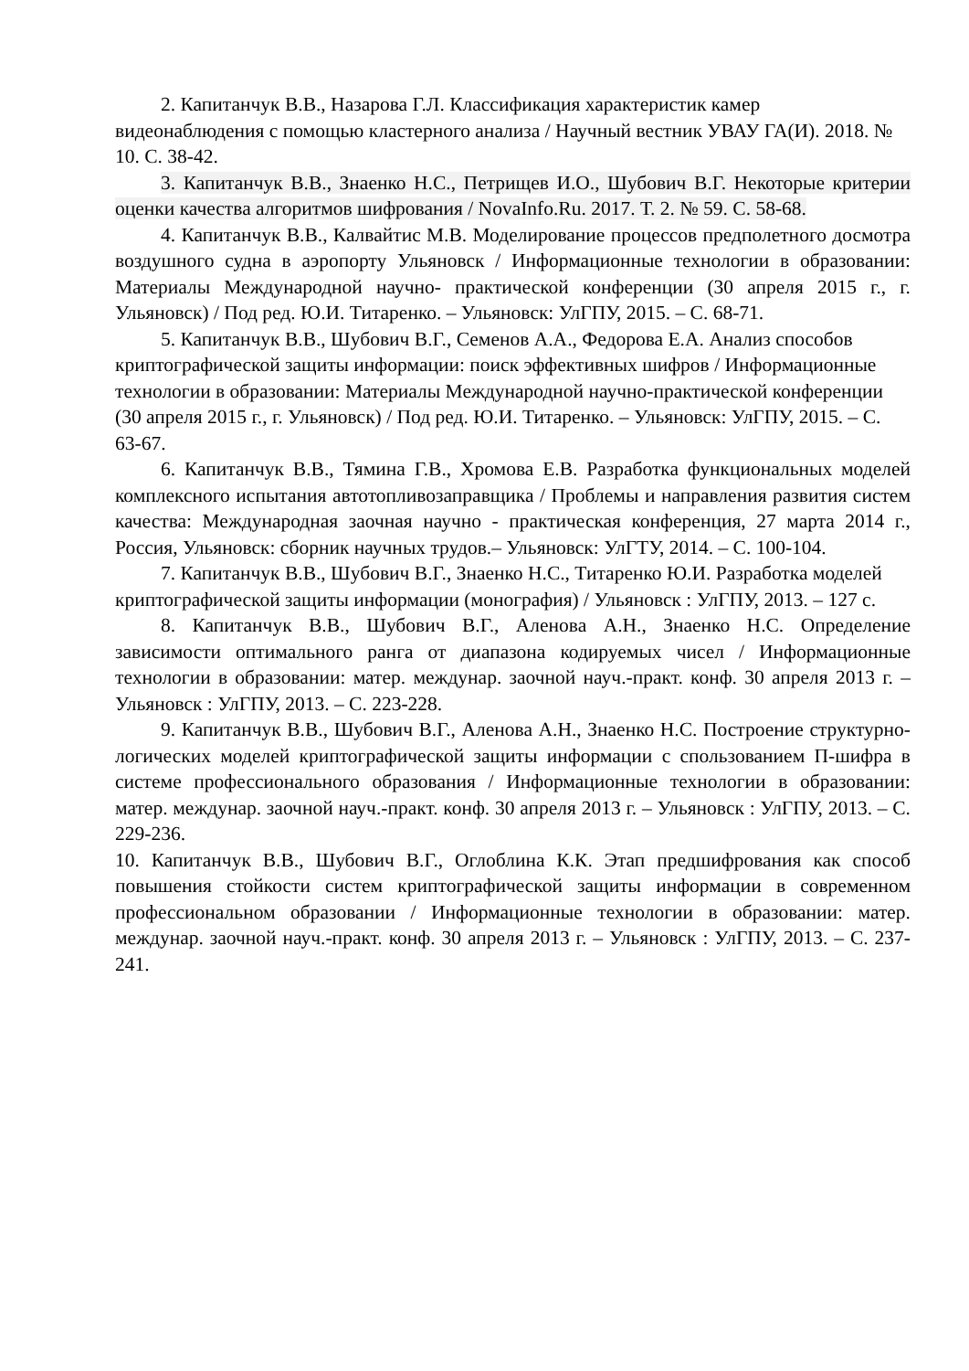2. Капитанчук В.В., Назарова Г.Л. Классификация характеристик камер видеонаблюдения с помощью кластерного анализа / Научный вестник УВАУ ГА(И). 2018. № 10. С. 38-42.
3. Капитанчук В.В., Знаенко Н.С., Петрищев И.О., Шубович В.Г. Некоторые критерии оценки качества алгоритмов шифрования / NovaInfo.Ru. 2017. Т. 2. № 59. С. 58-68.
4. Капитанчук В.В., Калвайтис М.В. Моделирование процессов предполетного досмотра воздушного судна в аэропорту Ульяновск / Информационные технологии в образовании: Материалы Международной научно- практической конференции (30 апреля 2015 г., г. Ульяновск) / Под ред. Ю.И. Титаренко. – Ульяновск: УлГПУ, 2015. – С. 68-71.
5. Капитанчук В.В., Шубович В.Г., Семенов А.А., Федорова Е.А. Анализ способов криптографической защиты информации: поиск эффективных шифров / Информационные технологии в образовании: Материалы Международной научно-практической конференции (30 апреля 2015 г., г. Ульяновск) / Под ред. Ю.И. Титаренко. – Ульяновск: УлГПУ, 2015. – С. 63-67.
6. Капитанчук В.В., Тямина Г.В., Хромова Е.В. Разработка функциональных моделей комплексного испытания автотопливозаправщика / Проблемы и направления развития систем качества: Международная заочная научно - практическая конференция, 27 марта 2014 г., Россия, Ульяновск: сборник научных трудов.– Ульяновск: УлГТУ, 2014. – С. 100-104.
7. Капитанчук В.В., Шубович В.Г., Знаенко Н.С., Титаренко Ю.И. Разработка моделей криптографической защиты информации (монография) / Ульяновск : УлГПУ, 2013. – 127 с.
8. Капитанчук В.В., Шубович В.Г., Аленова А.Н., Знаенко Н.С. Определение зависимости оптимального ранга от диапазона кодируемых чисел / Информационные технологии в образовании: матер. междунар. заочной науч.-практ. конф. 30 апреля 2013 г. – Ульяновск : УлГПУ, 2013. – С. 223-228.
9. Капитанчук В.В., Шубович В.Г., Аленова А.Н., Знаенко Н.С. Построение структурно-логических моделей криптографической защиты информации с спользованием П-шифра в системе профессионального образования / Информационные технологии в образовании: матер. междунар. заочной науч.-практ. конф. 30 апреля 2013 г. – Ульяновск : УлГПУ, 2013. – С. 229-236.
10. Капитанчук В.В., Шубович В.Г., Оглоблина К.К. Этап предшифрования как способ повышения стойкости систем криптографической защиты информации в современном профессиональном образовании / Информационные технологии в образовании: матер. междунар. заочной науч.-практ. конф. 30 апреля 2013 г. – Ульяновск : УлГПУ, 2013. – С. 237-241.